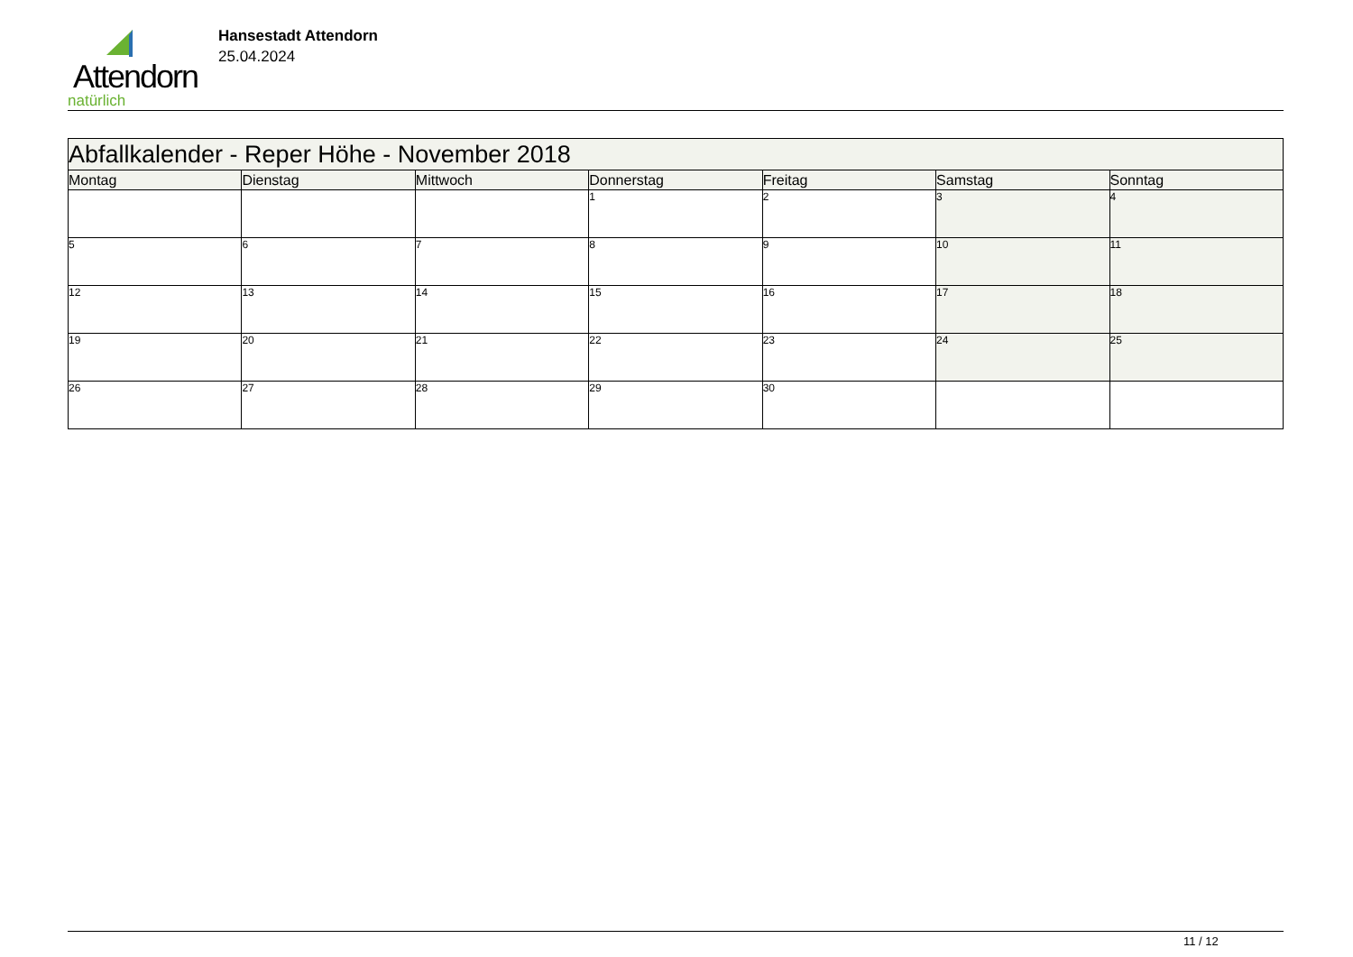Attendorn
natürlich
Hansestadt Attendorn
25.04.2024
| Abfallkalender - Reper Höhe - November 2018 | | | | | | |
| Montag | Dienstag | Mittwoch | Donnerstag | Freitag | Samstag | Sonntag |
| | | | 1 | 2 | 3 | 4 |
| 5 | 6 | 7 | 8 | 9 | 10 | 11 |
| 12 | 13 | 14 | 15 | 16 | 17 | 18 |
| 19 | 20 | 21 | 22 | 23 | 24 | 25 |
| 26 | 27 | 28 | 29 | 30 | | |
11 / 12